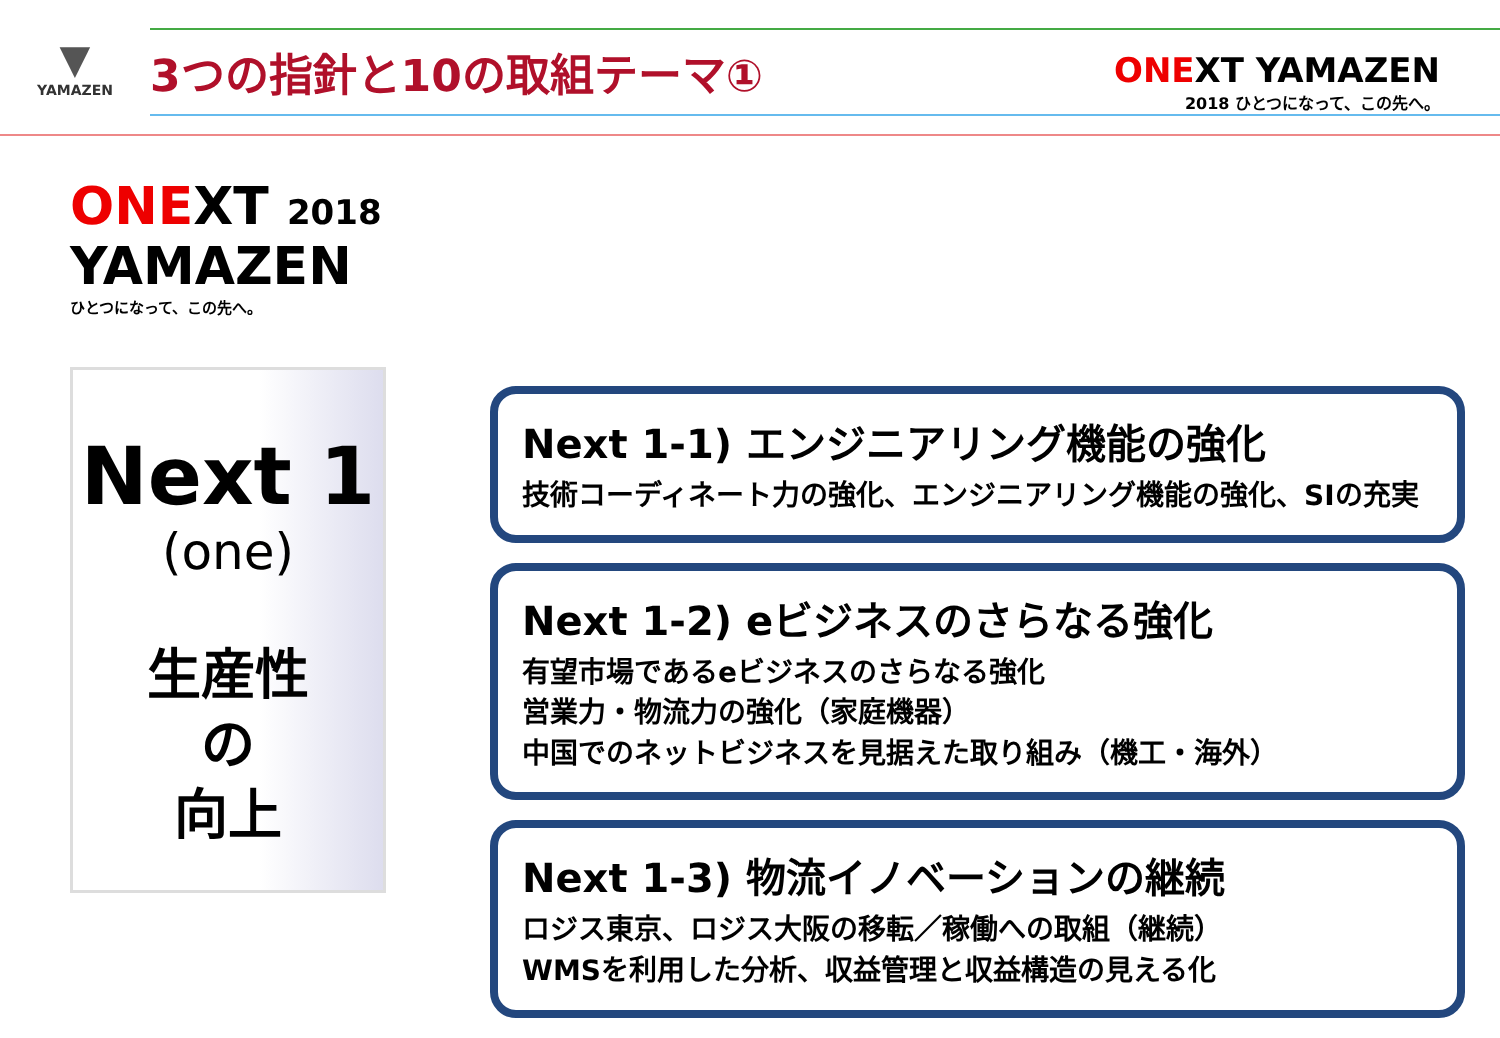▼
YAMAZEN
3つの指針と10の取組テーマ①
ONEXT YAMAZEN
2018 ひとつになって、この先へ。
ONEXT 2018
YAMAZEN
ひとつになって、この先へ。
Next 1
(one)
生産性
の
向上
Next 1-1) エンジニアリング機能の強化
技術コーディネート力の強化、エンジニアリング機能の強化、SIの充実
Next 1-2) eビジネスのさらなる強化
有望市場であるeビジネスのさらなる強化
営業力・物流力の強化（家庭機器）
中国でのネットビジネスを見据えた取り組み（機工・海外）
Next 1-3) 物流イノベーションの継続
ロジス東京、ロジス大阪の移転／稼働への取組（継続）
WMSを利用した分析、収益管理と収益構造の見える化